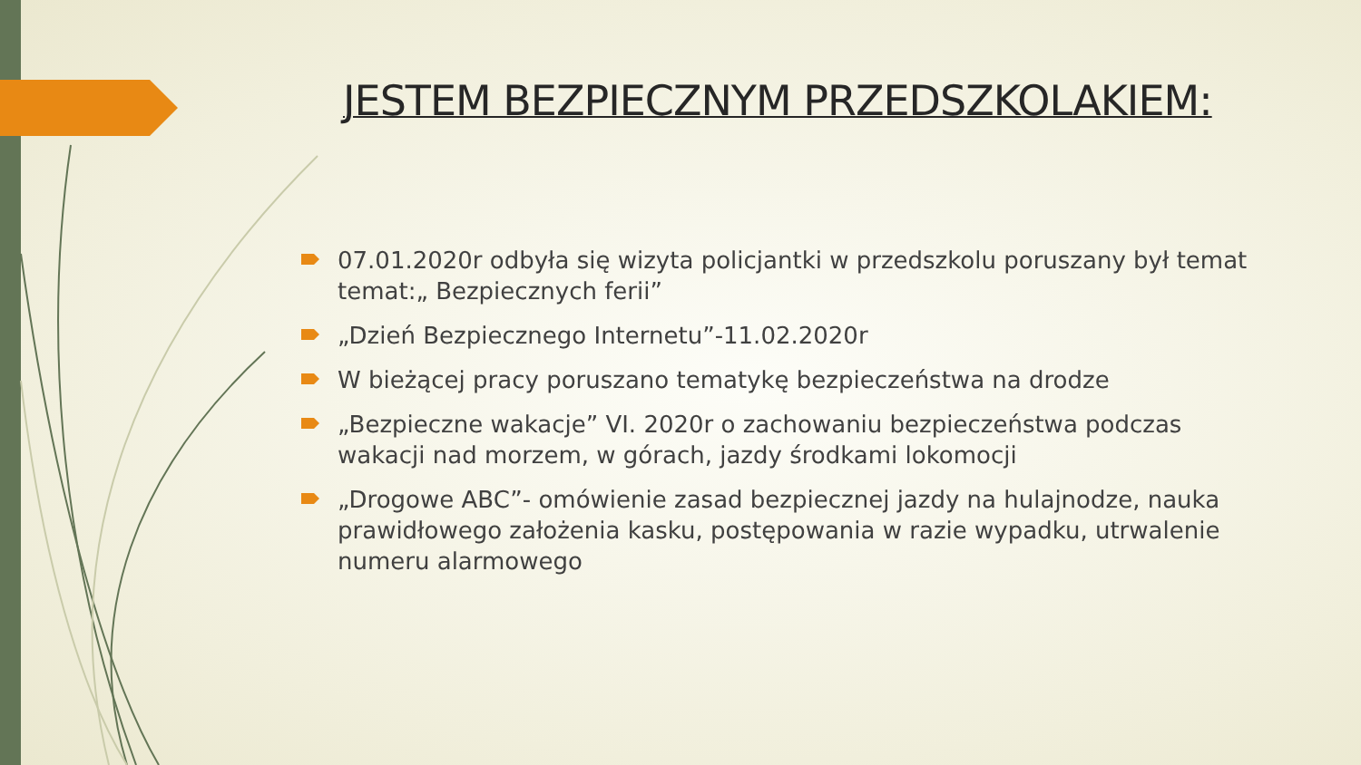JESTEM BEZPIECZNYM PRZEDSZKOLAKIEM:
07.01.2020r odbyła się wizyta policjantki w przedszkolu poruszany był temat temat:„ Bezpiecznych ferii”
„Dzień Bezpiecznego Internetu”-11.02.2020r
W bieżącej pracy poruszano tematykę bezpieczeństwa na drodze
„Bezpieczne wakacje” VI. 2020r o zachowaniu bezpieczeństwa podczas wakacji nad morzem, w górach, jazdy środkami lokomocji
„Drogowe ABC”- omówienie zasad bezpiecznej jazdy na hulajnodze, nauka prawidłowego założenia kasku, postępowania w razie wypadku, utrwalenie numeru alarmowego